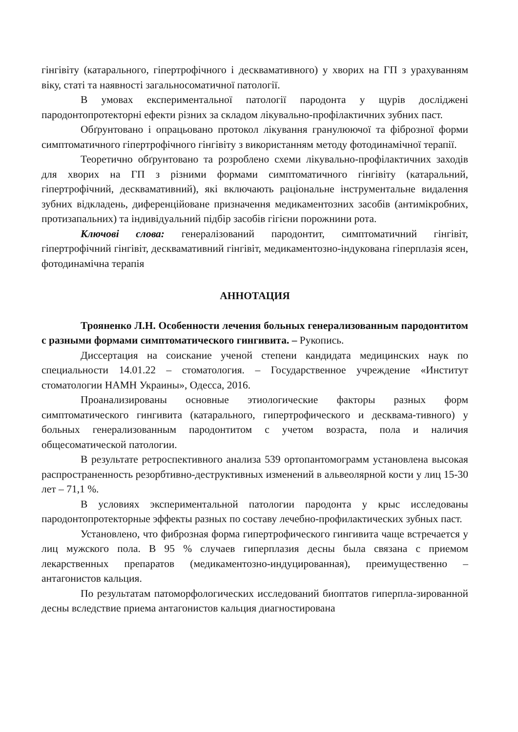гінгівіту (катарального, гіпертрофічного і десквамативного) у хворих на ГП з урахуванням віку, статі та наявності загальносоматичної патології.
В умовах експериментальної патології пародонта у щурів досліджені пародонтопротекторні ефекти різних за складом лікувально-профілактичних зубних паст.
Обґрунтовано і опрацьовано протокол лікування гранулюючої та фіброзної форми симптоматичного гіпертрофічного гінгівіту з використанням методу фотодинамічної терапії.
Теоретично обґрунтовано та розроблено схеми лікувально-профілактичних заходів для хворих на ГП з різними формами симптоматичного гінгівіту (катаральний, гіпертрофічний, десквамативний), які включають раціональне інструментальне видалення зубних відкладень, диференційоване призначення медикаментозних засобів (антимікробних, протизапальних) та індивідуальний підбір засобів гігієни порожнини рота.
Ключові слова: генералізований пародонтит, симптоматичний гінгівіт, гіпертрофічний гінгівіт, десквамативний гінгівіт, медикаментозно-індукована гіперплазія ясен, фотодинамічна терапія
АННОТАЦИЯ
Трояненко Л.Н. Особенности лечения больных генерализованным пародонтитом с разными формами симптоматического гингивита. – Рукопись.
Диссертация на соискание ученой степени кандидата медицинских наук по специальности 14.01.22 – стоматология. – Государственное учреждение «Институт стоматологии НАМН Украины», Одесса, 2016.
Проанализированы основные этиологические факторы разных форм симптоматического гингивита (катарального, гипертрофического и десквама-тивного) у больных генерализованным пародонтитом с учетом возраста, пола и наличия общесоматической патологии.
В результате ретроспективного анализа 539 ортопантомограмм установлена высокая распространенность резорбтивно-деструктивных изменений в альвеолярной кости у лиц 15-30 лет – 71,1 %.
В условиях экспериментальной патологии пародонта у крыс исследованы пародонтопротекторные эффекты разных по составу лечебно-профилактических зубных паст.
Установлено, что фиброзная форма гипертрофического гингивита чаще встречается у лиц мужского пола. В 95 % случаев гиперплазия десны была связана с приемом лекарственных препаратов (медикаментозно-индуцированная), преимущественно – антагонистов кальция.
По результатам патоморфологических исследований биоптатов гиперпла-зированной десны вследствие приема антагонистов кальция диагностирована